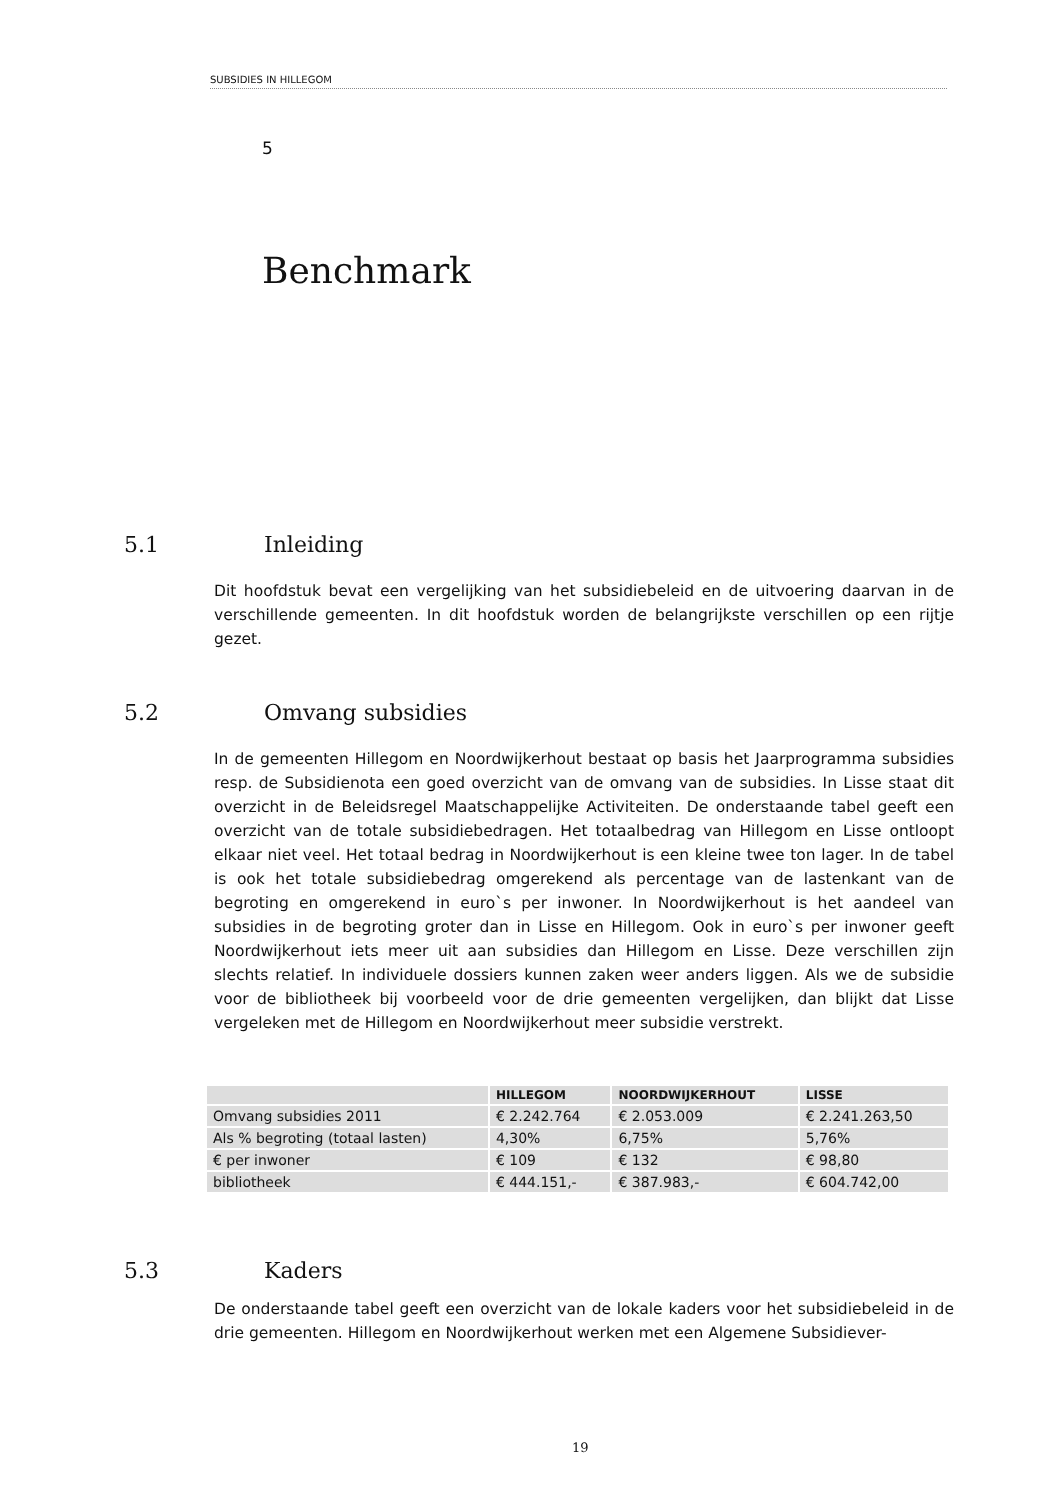SUBSIDIES IN HILLEGOM
5
Benchmark
5.1 Inleiding
Dit hoofdstuk bevat een vergelijking van het subsidiebeleid en de uitvoering daarvan in de verschillende gemeenten. In dit hoofdstuk worden de belangrijkste verschillen op een rijtje gezet.
5.2 Omvang subsidies
In de gemeenten Hillegom en Noordwijkerhout bestaat op basis het Jaarprogramma subsidies resp. de Subsidienota een goed overzicht van de omvang van de subsidies. In Lisse staat dit overzicht in de Beleidsregel Maatschappelijke Activiteiten. De onderstaande tabel geeft een overzicht van de totale subsidiebedragen. Het totaalbedrag van Hillegom en Lisse ontloopt elkaar niet veel. Het totaal bedrag in Noordwijkerhout is een kleine twee ton lager. In de tabel is ook het totale subsidiebedrag omgerekend als percentage van de lastenkant van de begroting en omgerekend in euro`s per inwoner. In Noordwijkerhout is het aandeel van subsidies in de begroting groter dan in Lisse en Hillegom. Ook in euro`s per inwoner geeft Noordwijkerhout iets meer uit aan subsidies dan Hillegom en Lisse. Deze verschillen zijn slechts relatief. In individuele dossiers kunnen zaken weer anders liggen. Als we de subsidie voor de bibliotheek bij voorbeeld voor de drie gemeenten vergelijken, dan blijkt dat Lisse vergeleken met de Hillegom en Noordwijkerhout meer subsidie verstrekt.
| | HILLEGOM | NOORDWIJKERHOUT | LISSE |
| --- | --- | --- | --- |
| Omvang subsidies 2011 | € 2.242.764 | € 2.053.009 | € 2.241.263,50 |
| Als % begroting (totaal lasten) | 4,30% | 6,75% | 5,76% |
| € per inwoner | € 109 | € 132 | € 98,80 |
| bibliotheek | € 444.151,- | € 387.983,- | € 604.742,00 |
5.3 Kaders
De onderstaande tabel geeft een overzicht van de lokale kaders voor het subsidiebeleid in de drie gemeenten. Hillegom en Noordwijkerhout werken met een Algemene Subsidiever-
19